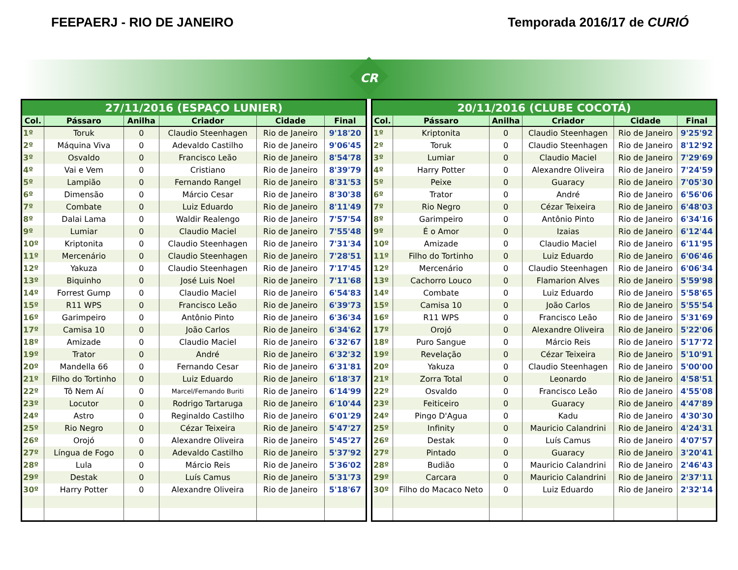FEEPAERJ - RIO DE JANEIRO Temporada 2016/17 de CURIÓ
CR
| 27/11/2016 (ESPAÇO LUNIER) | | | | | |
| --- | --- | --- | --- | --- | --- |
| Col. | Pássaro | Anilha | Criador | Cidade | Final |
| 1º | Toruk | 0 | Claudio Steenhagen | Rio de Janeiro | 9'18'20 |
| 2º | Máquina Viva | 0 | Adevaldo Castilho | Rio de Janeiro | 9'06'45 |
| 3º | Osvaldo | 0 | Francisco Leão | Rio de Janeiro | 8'54'78 |
| 4º | Vai e Vem | 0 | Cristiano | Rio de Janeiro | 8'39'79 |
| 5º | Lampião | 0 | Fernando Rangel | Rio de Janeiro | 8'31'53 |
| 6º | Dimensão | 0 | Márcio Cesar | Rio de Janeiro | 8'30'38 |
| 7º | Combate | 0 | Luiz Eduardo | Rio de Janeiro | 8'11'49 |
| 8º | Dalai Lama | 0 | Waldir Realengo | Rio de Janeiro | 7'57'54 |
| 9º | Lumiar | 0 | Claudio Maciel | Rio de Janeiro | 7'55'48 |
| 10º | Kriptonita | 0 | Claudio Steenhagen | Rio de Janeiro | 7'31'34 |
| 11º | Mercenário | 0 | Claudio Steenhagen | Rio de Janeiro | 7'28'51 |
| 12º | Yakuza | 0 | Claudio Steenhagen | Rio de Janeiro | 7'17'45 |
| 13º | Biquinho | 0 | José Luis Noel | Rio de Janeiro | 7'11'68 |
| 14º | Forrest Gump | 0 | Claudio Maciel | Rio de Janeiro | 6'54'83 |
| 15º | R11 WPS | 0 | Francisco Leão | Rio de Janeiro | 6'39'73 |
| 16º | Garimpeiro | 0 | Antônio Pinto | Rio de Janeiro | 6'36'34 |
| 17º | Camisa 10 | 0 | João Carlos | Rio de Janeiro | 6'34'62 |
| 18º | Amizade | 0 | Claudio Maciel | Rio de Janeiro | 6'32'67 |
| 19º | Trator | 0 | André | Rio de Janeiro | 6'32'32 |
| 20º | Mandella 66 | 0 | Fernando Cesar | Rio de Janeiro | 6'31'81 |
| 21º | Filho do Tortinho | 0 | Luiz Eduardo | Rio de Janeiro | 6'18'37 |
| 22º | Tô Nem Aí | 0 | Marcel/Fernando Buriti | Rio de Janeiro | 6'14'99 |
| 23º | Locutor | 0 | Rodrigo Tartaruga | Rio de Janeiro | 6'10'44 |
| 24º | Astro | 0 | Reginaldo Castilho | Rio de Janeiro | 6'01'29 |
| 25º | Rio Negro | 0 | Cézar Teixeira | Rio de Janeiro | 5'47'27 |
| 26º | Orojó | 0 | Alexandre Oliveira | Rio de Janeiro | 5'45'27 |
| 27º | Língua de Fogo | 0 | Adevaldo Castilho | Rio de Janeiro | 5'37'92 |
| 28º | Lula | 0 | Márcio Reis | Rio de Janeiro | 5'36'02 |
| 29º | Destak | 0 | Luís Camus | Rio de Janeiro | 5'31'73 |
| 30º | Harry Potter | 0 | Alexandre Oliveira | Rio de Janeiro | 5'18'67 |
| 20/11/2016 (CLUBE COCOTÁ) | | | | | |
| --- | --- | --- | --- | --- | --- |
| Col. | Pássaro | Anilha | Criador | Cidade | Final |
| 1º | Kriptonita | 0 | Claudio Steenhagen | Rio de Janeiro | 9'25'92 |
| 2º | Toruk | 0 | Claudio Steenhagen | Rio de Janeiro | 8'12'92 |
| 3º | Lumiar | 0 | Claudio Maciel | Rio de Janeiro | 7'29'69 |
| 4º | Harry Potter | 0 | Alexandre Oliveira | Rio de Janeiro | 7'24'59 |
| 5º | Peixe | 0 | Guaracy | Rio de Janeiro | 7'05'30 |
| 6º | Trator | 0 | André | Rio de Janeiro | 6'56'06 |
| 7º | Rio Negro | 0 | Cézar Teixeira | Rio de Janeiro | 6'48'03 |
| 8º | Garimpeiro | 0 | Antônio Pinto | Rio de Janeiro | 6'34'16 |
| 9º | É o Amor | 0 | Izaias | Rio de Janeiro | 6'12'44 |
| 10º | Amizade | 0 | Claudio Maciel | Rio de Janeiro | 6'11'95 |
| 11º | Filho do Tortinho | 0 | Luiz Eduardo | Rio de Janeiro | 6'06'46 |
| 12º | Mercenário | 0 | Claudio Steenhagen | Rio de Janeiro | 6'06'34 |
| 13º | Cachorro Louco | 0 | Flamarion Alves | Rio de Janeiro | 5'59'98 |
| 14º | Combate | 0 | Luiz Eduardo | Rio de Janeiro | 5'58'65 |
| 15º | Camisa 10 | 0 | João Carlos | Rio de Janeiro | 5'55'54 |
| 16º | R11 WPS | 0 | Francisco Leão | Rio de Janeiro | 5'31'69 |
| 17º | Orojó | 0 | Alexandre Oliveira | Rio de Janeiro | 5'22'06 |
| 18º | Puro Sangue | 0 | Márcio Reis | Rio de Janeiro | 5'17'72 |
| 19º | Revelação | 0 | Cézar Teixeira | Rio de Janeiro | 5'10'91 |
| 20º | Yakuza | 0 | Claudio Steenhagen | Rio de Janeiro | 5'00'00 |
| 21º | Zorra Total | 0 | Leonardo | Rio de Janeiro | 4'58'51 |
| 22º | Osvaldo | 0 | Francisco Leão | Rio de Janeiro | 4'55'08 |
| 23º | Feiticeiro | 0 | Guaracy | Rio de Janeiro | 4'47'89 |
| 24º | Pingo D'Agua | 0 | Kadu | Rio de Janeiro | 4'30'30 |
| 25º | Infinity | 0 | Mauricio Calandrini | Rio de Janeiro | 4'24'31 |
| 26º | Destak | 0 | Luís Camus | Rio de Janeiro | 4'07'57 |
| 27º | Pintado | 0 | Guaracy | Rio de Janeiro | 3'20'41 |
| 28º | Budião | 0 | Mauricio Calandrini | Rio de Janeiro | 2'46'43 |
| 29º | Carcara | 0 | Mauricio Calandrini | Rio de Janeiro | 2'37'11 |
| 30º | Filho do Macaco Neto | 0 | Luiz Eduardo | Rio de Janeiro | 2'32'14 |